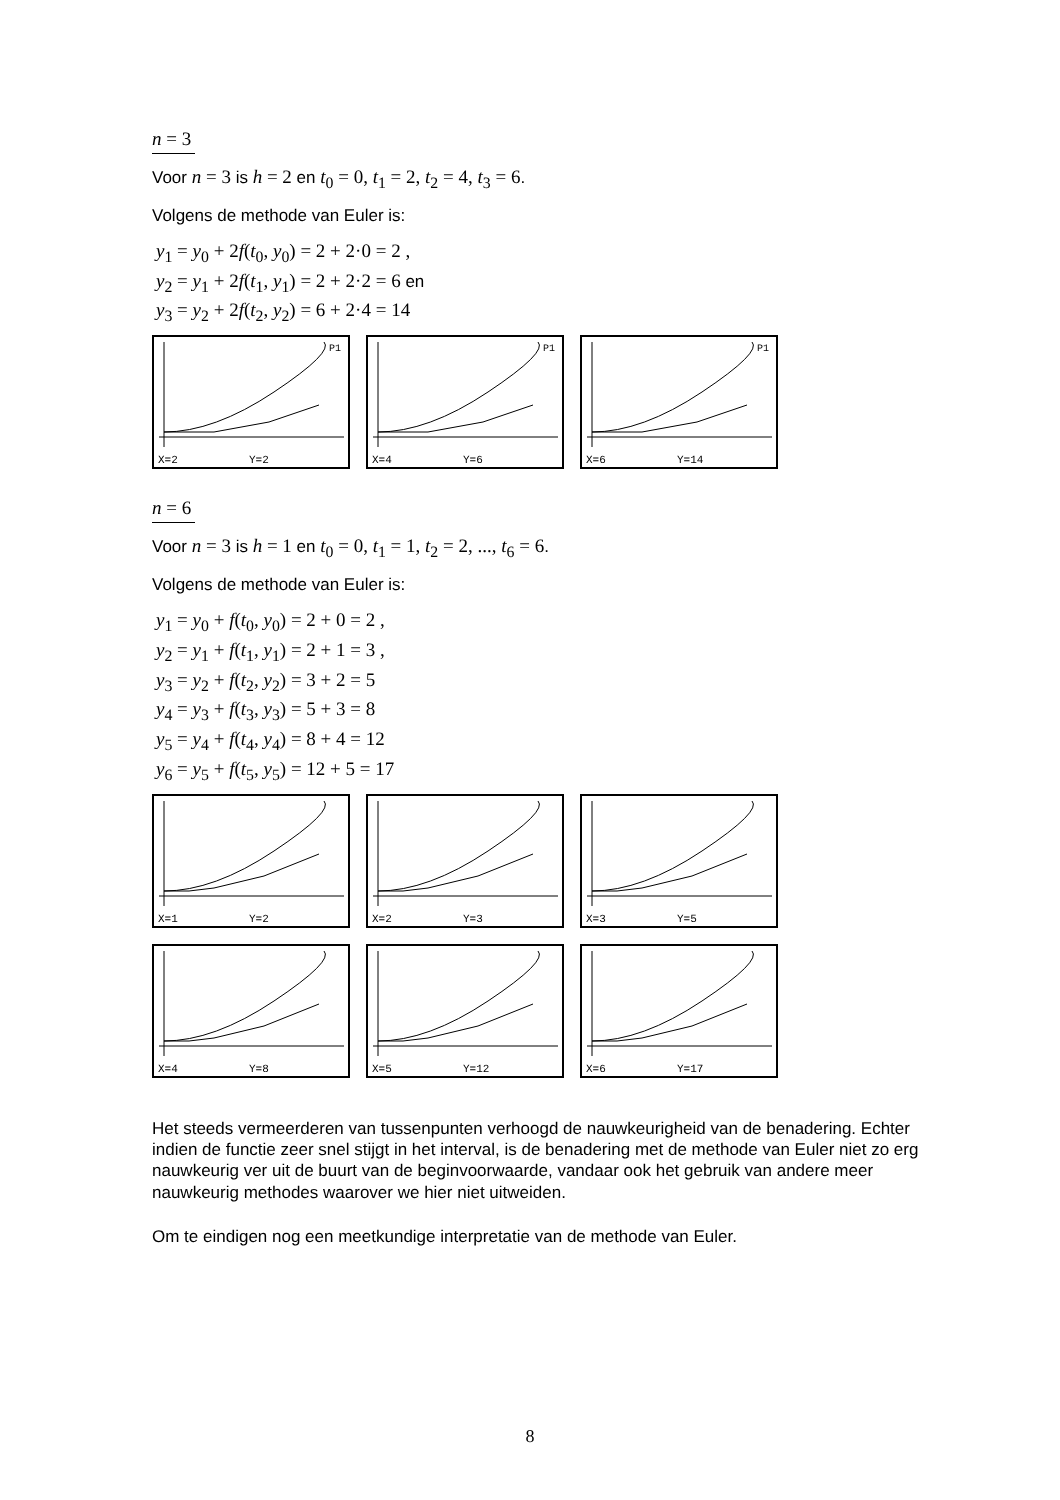n = 3
Voor n = 3 is h = 2 en t<sub>0</sub> = 0, t<sub>1</sub> = 2, t<sub>2</sub> = 4, t<sub>3</sub> = 6.
Volgens de methode van Euler is:
y<sub>1</sub> = y<sub>0</sub> + 2f(t<sub>0</sub>, y<sub>0</sub>) = 2 + 2·0 = 2 ,
y<sub>2</sub> = y<sub>1</sub> + 2f(t<sub>1</sub>, y<sub>1</sub>) = 2 + 2·2 = 6 en
y<sub>3</sub> = y<sub>2</sub> + 2f(t<sub>2</sub>, y<sub>2</sub>) = 6 + 2·4 = 14
X=2
Y=2
P1
X=4
Y=6
P1
X=6
Y=14
P1
n = 6
Voor n = 3 is h = 1 en t<sub>0</sub> = 0, t<sub>1</sub> = 1, t<sub>2</sub> = 2, ..., t<sub>6</sub> = 6.
Volgens de methode van Euler is:
y<sub>1</sub> = y<sub>0</sub> + f(t<sub>0</sub>, y<sub>0</sub>) = 2 + 0 = 2 ,
y<sub>2</sub> = y<sub>1</sub> + f(t<sub>1</sub>, y<sub>1</sub>) = 2 + 1 = 3 ,
y<sub>3</sub> = y<sub>2</sub> + f(t<sub>2</sub>, y<sub>2</sub>) = 3 + 2 = 5
y<sub>4</sub> = y<sub>3</sub> + f(t<sub>3</sub>, y<sub>3</sub>) = 5 + 3 = 8
y<sub>5</sub> = y<sub>4</sub> + f(t<sub>4</sub>, y<sub>4</sub>) = 8 + 4 = 12
y<sub>6</sub> = y<sub>5</sub> + f(t<sub>5</sub>, y<sub>5</sub>) = 12 + 5 = 17
X=1
Y=2
X=2
Y=3
X=3
Y=5
X=4
Y=8
X=5
Y=12
X=6
Y=17
Het steeds vermeerderen van tussenpunten verhoogd de nauwkeurigheid van de benadering. Echter indien de functie zeer snel stijgt in het interval, is de benadering met de methode van Euler niet zo erg nauwkeurig ver uit de buurt van de beginvoorwaarde, vandaar ook het gebruik van andere meer nauwkeurig methodes waarover we hier niet uitweiden.
Om te eindigen nog een meetkundige interpretatie van de methode van Euler.
8